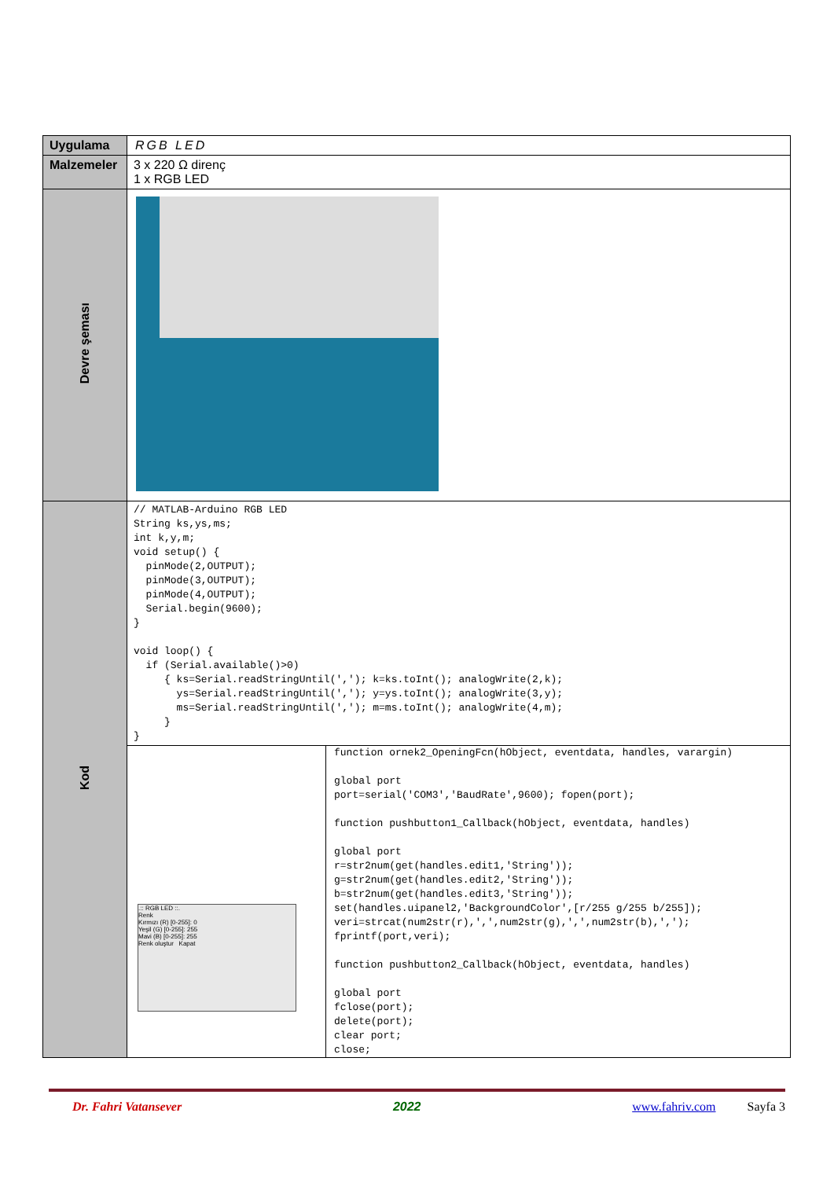| Uygulama | RGB LED | |
| Malzemeler | 3 x 220 Ω direnç 1 x RGB LED | |
| Devre şeması | | |
| Kod | // MATLAB-Arduino RGB LED String ks,ys,ms; int k,y,m; void setup() { pinMode(2,OUTPUT); pinMode(3,OUTPUT); pinMode(4,OUTPUT); Serial.begin(9600); } void loop() { if (Serial.available()>0) { ks=Serial.readStringUntil(','); k=ks.toInt(); analogWrite(2,k); ys=Serial.readStringUntil(','); y=ys.toInt(); analogWrite(3,y); ms=Serial.readStringUntil(','); m=ms.toInt(); analogWrite(4,m); } } | |
| | .:: RGB LED ::. Renk Kırmızı (R) [0-255]: 0 Yeşil (G) [0-255]: 255 Mavi (B) [0-255]: 255 Renk oluştur Kapat | function ornek2_OpeningFcn(hObject, eventdata, handles, varargin) global port port=serial('COM3','BaudRate',9600); fopen(port); function pushbutton1_Callback(hObject, eventdata, handles) global port r=str2num(get(handles.edit1,'String')); g=str2num(get(handles.edit2,'String')); b=str2num(get(handles.edit3,'String')); set(handles.uipanel2,'BackgroundColor',[r/255 g/255 b/255]); veri=strcat(num2str(r),',',num2str(g),',',num2str(b),','); fprintf(port,veri); function pushbutton2_Callback(hObject, eventdata, handles) global port fclose(port); delete(port); clear port; close; |
Dr. Fahri Vatansever 2022 www.fahriv.com Sayfa 3